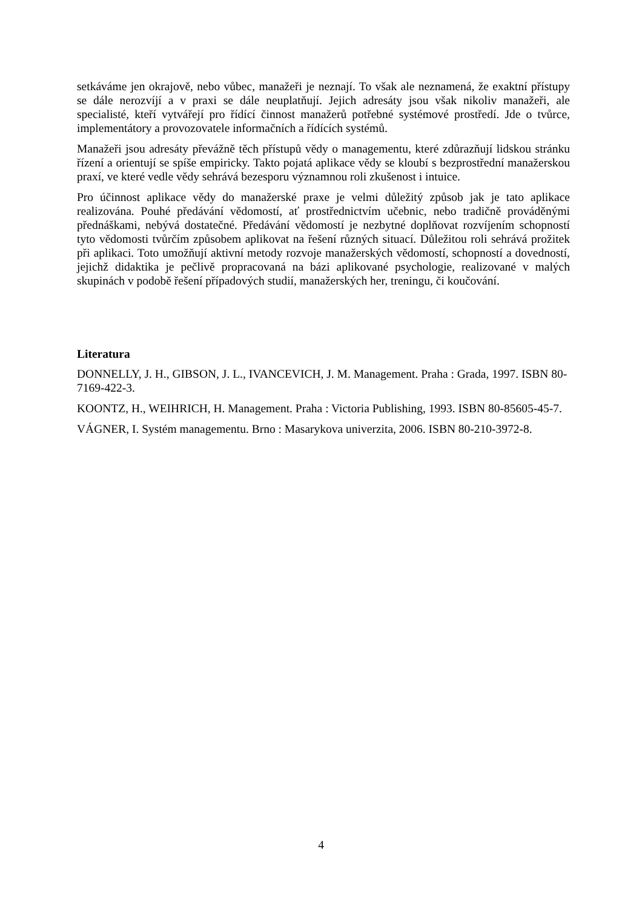setkáváme jen okrajově, nebo vůbec, manažeři je neznají. To však ale neznamená, že exaktní přístupy se dále nerozvíjí a v praxi se dále neuplatňují. Jejich adresáty jsou však nikoliv manažeři, ale specialisté, kteří vytvářejí pro řídící činnost manažerů potřebné systémové prostředí. Jde o tvůrce, implementátory a provozovatele informačních a řídících systémů.
Manažeři jsou adresáty převážně těch přístupů vědy o managementu, které zdůrazňují lidskou stránku řízení a orientují se spíše empiricky. Takto pojatá aplikace vědy se kloubí s bezprostřední manažerskou praxí, ve které vedle vědy sehrává bezesporu významnou roli zkušenost i intuice.
Pro účinnost aplikace vědy do manažerské praxe je velmi důležitý způsob jak je tato aplikace realizována. Pouhé předávání vědomostí, ať prostřednictvím učebnic, nebo tradičně prováděnými přednáškami, nebývá dostatečné. Předávání vědomostí je nezbytné doplňovat rozvíjením schopností tyto vědomosti tvůrčím způsobem aplikovat na řešení různých situací. Důležitou roli sehrává prožitek při aplikaci. Toto umožňují aktivní metody rozvoje manažerských vědomostí, schopností a dovedností, jejichž didaktika je pečlivě propracovaná na bázi aplikované psychologie, realizované v malých skupinách v podobě řešení případových studií, manažerských her, treningu, či koučování.
Literatura
DONNELLY, J. H., GIBSON, J. L., IVANCEVICH, J. M. Management. Praha : Grada, 1997. ISBN 80-7169-422-3.
KOONTZ, H., WEIHRICH, H. Management. Praha : Victoria Publishing, 1993. ISBN 80-85605-45-7.
VÁGNER, I. Systém managementu. Brno : Masarykova univerzita, 2006. ISBN 80-210-3972-8.
4